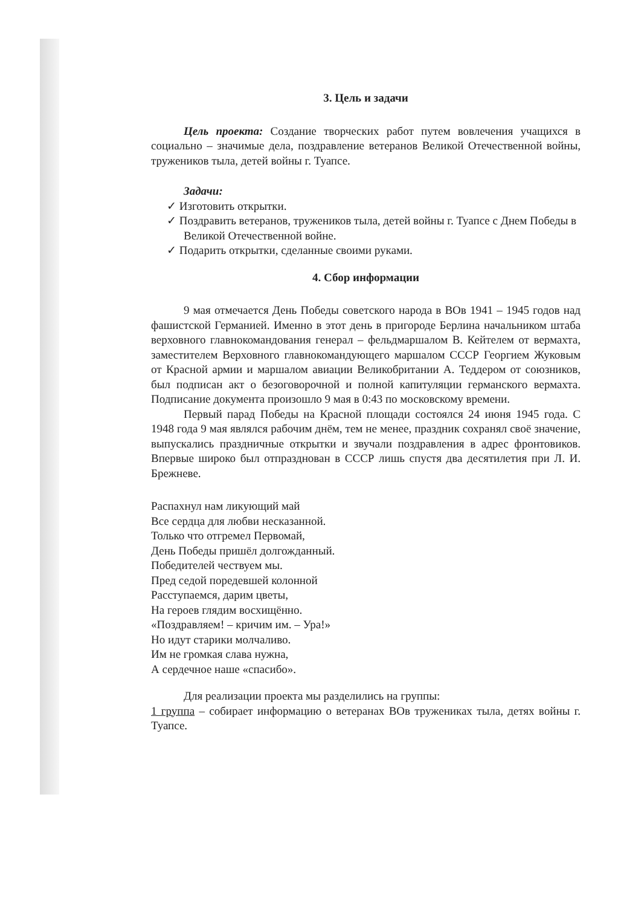3. Цель и задачи
Цель проекта: Создание творческих работ путем вовлечения учащихся в социально – значимые дела, поздравление ветеранов Великой Отечественной войны, тружеников тыла, детей войны г. Туапсе.
Задачи:
✓ Изготовить открытки.
✓ Поздравить ветеранов, тружеников тыла, детей войны г. Туапсе с Днем Победы в Великой Отечественной войне.
✓ Подарить открытки, сделанные своими руками.
4. Сбор информации
9 мая отмечается День Победы советского народа в ВОв 1941 – 1945 годов над фашистской Германией. Именно в этот день в пригороде Берлина начальником штаба верховного главнокомандования генерал – фельдмаршалом В. Кейтелем от вермахта, заместителем Верховного главнокомандующего маршалом СССР Георгием Жуковым от Красной армии и маршалом авиации Великобритании А. Теддером от союзников, был подписан акт о безоговорочной и полной капитуляции германского вермахта. Подписание документа произошло 9 мая в 0:43 по московскому времени.
Первый парад Победы на Красной площади состоялся 24 июня 1945 года. С 1948 года 9 мая являлся рабочим днём, тем не менее, праздник сохранял своё значение, выпускались праздничные открытки и звучали поздравления в адрес фронтовиков. Впервые широко был отпразднован в СССР лишь спустя два десятилетия при Л. И. Брежневе.
Распахнул нам ликующий май
Все сердца для любви несказанной.
Только что отгремел Первомай,
День Победы пришёл долгожданный.
Победителей чествуем мы.
Пред седой поредевшей колонной
Расступаемся, дарим цветы,
На героев глядим восхищённо.
«Поздравляем! – кричим им. – Ура!»
Но идут старики молчаливо.
Им не громкая слава нужна,
А сердечное наше «спасибо».
Для реализации проекта мы разделились на группы:
1 группа – собирает информацию о ветеранах ВОв тружениках тыла, детях войны г. Туапсе.